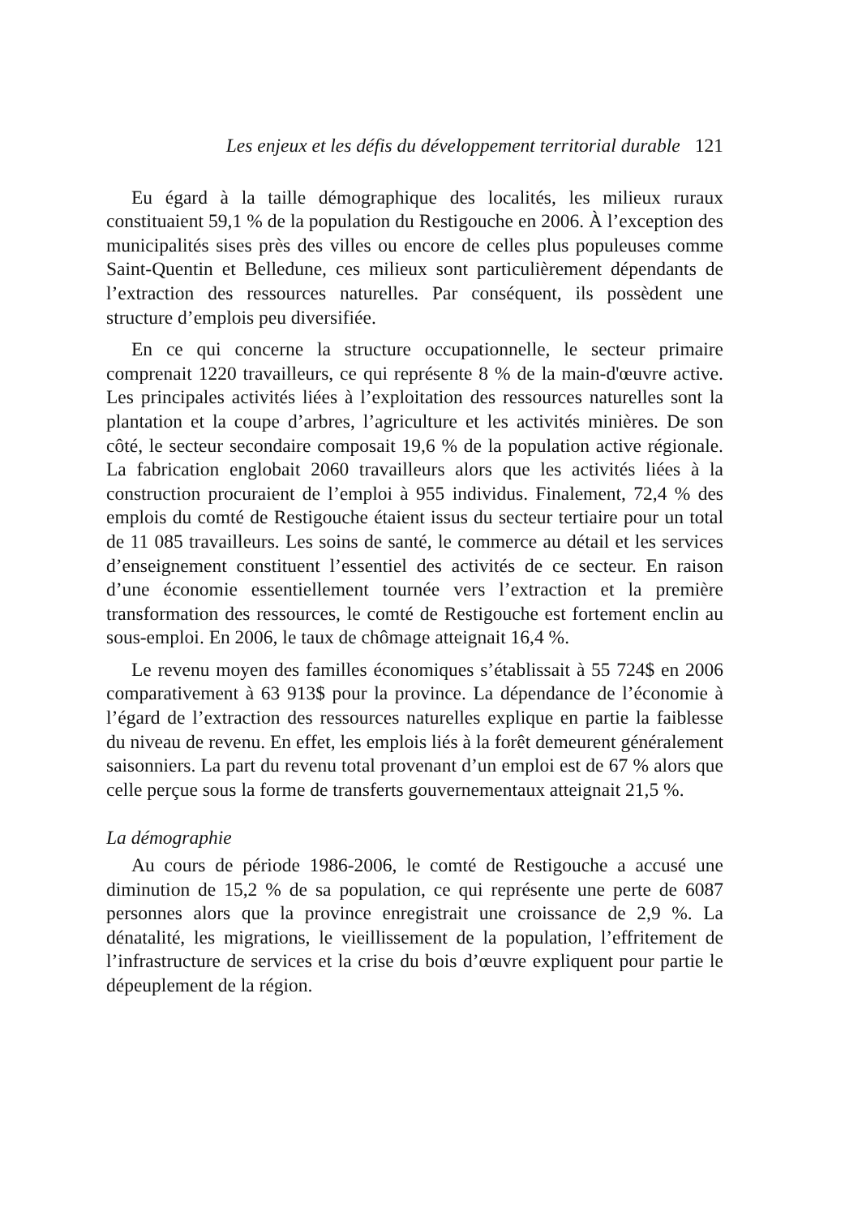Les enjeux et les défis du développement territorial durable 121
Eu égard à la taille démographique des localités, les milieux ruraux constituaient 59,1 % de la population du Restigouche en 2006. À l’exception des municipalités sises près des villes ou encore de celles plus populeuses comme Saint-Quentin et Belledune, ces milieux sont particulièrement dépendants de l’extraction des ressources naturelles. Par conséquent, ils possèdent une structure d’emplois peu diversifiée.
En ce qui concerne la structure occupationnelle, le secteur primaire comprenait 1220 travailleurs, ce qui représente 8 % de la main-d'œuvre active. Les principales activités liées à l’exploitation des ressources naturelles sont la plantation et la coupe d’arbres, l’agriculture et les activités minières. De son côté, le secteur secondaire composait 19,6 % de la population active régionale. La fabrication englobait 2060 travailleurs alors que les activités liées à la construction procuraient de l’emploi à 955 individus. Finalement, 72,4 % des emplois du comté de Restigouche étaient issus du secteur tertiaire pour un total de 11 085 travailleurs. Les soins de santé, le commerce au détail et les services d’enseignement constituent l’essentiel des activités de ce secteur. En raison d’une économie essentiellement tournée vers l’extraction et la première transformation des ressources, le comté de Restigouche est fortement enclin au sous-emploi. En 2006, le taux de chômage atteignait 16,4 %.
Le revenu moyen des familles économiques s’établissait à 55 724$ en 2006 comparativement à 63 913$ pour la province. La dépendance de l’économie à l’égard de l’extraction des ressources naturelles explique en partie la faiblesse du niveau de revenu. En effet, les emplois liés à la forêt demeurent généralement saisonniers. La part du revenu total provenant d’un emploi est de 67 % alors que celle perçue sous la forme de transferts gouvernementaux atteignait 21,5 %.
La démographie
Au cours de période 1986-2006, le comté de Restigouche a accusé une diminution de 15,2 % de sa population, ce qui représente une perte de 6087 personnes alors que la province enregistrait une croissance de 2,9 %. La dénatalité, les migrations, le vieillissement de la population, l’effritement de l’infrastructure de services et la crise du bois d’œuvre expliquent pour partie le dépeuplement de la région.